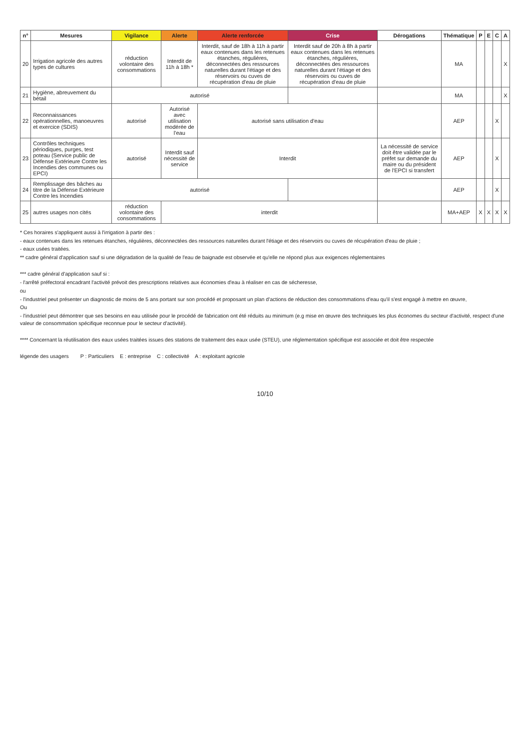| n° | Mesures | Vigilance | Alerte | Alerte renforcée | Crise | Dérogations | Thématique | P | E | C | A |
| --- | --- | --- | --- | --- | --- | --- | --- | --- | --- | --- | --- |
| 20 | Irrigation agricole des autres types de cultures | réduction volontaire des consommations | Interdit de 11h à 18h * | Interdit, sauf de 18h à 11h à partir eaux contenues dans les retenues étanches, régulières, déconnectées des ressources naturelles durant l'étiage et des réservoirs ou cuves de récupération d'eau de pluie | Interdit sauf de 20h à 8h à partir eaux contenues dans les retenues étanches, régulières, déconnectées des ressources naturelles durant l'étiage et des réservoirs ou cuves de récupération d'eau de pluie | | MA | | | | X |
| 21 | Hygiène, abreuvement du bétail | autorisé | | | | | MA | | | | X |
| 22 | Reconnaissances opérationnelles, manoeuvres et exercice (SDIS) | autorisé | Autorisé avec utilisation modérée de l'eau | autorisé sans utilisation d'eau | | | AEP | | | X | |
| 23 | Contrôles techniques périodiques, purges, test poteau (Service public de Défense Extérieure Contre les Incendies des communes ou EPCI) | autorisé | Interdit sauf nécessité de service | Interdit | | La nécessité de service doit être validée par le préfet sur demande du maire ou du président de l'EPCI si transfert | AEP | | | X | |
| 24 | Remplissage des bâches au titre de la Défense Extérieure Contre les Incendies | autorisé | | | | | AEP | | | X | |
| 25 | autres usages non cités | réduction volontaire des consommations | interdit | | | | MA+AEP | X | X | X | X |
* Ces horaires s'appliquent aussi à l'irrigation à partir des :
- eaux contenues dans les retenues étanches, régulières, déconnectées des ressources naturelles durant l'étiage et des réservoirs ou cuves de récupération d'eau de pluie ;
- eaux usées traitées.
** cadre général d'application sauf si une dégradation de la qualité de l'eau de baignade est observée et qu'elle ne répond plus aux exigences réglementaires
*** cadre général d'application sauf si :
- l'arrêté préfectoral encadrant l'activité prévoit des prescriptions relatives aux économies d'eau à réaliser en cas de sécheresse,
ou
- l'industriel peut présenter un diagnostic de moins de 5 ans portant sur son procédé et proposant un plan d'actions de réduction des consommations d'eau qu'il s'est engagé à mettre en œuvre,
Ou
- l'industriel peut démontrer que ses besoins en eau utilisée pour le procédé de fabrication ont été réduits au minimum (e.g mise en œuvre des techniques les plus économes du secteur d'activité, respect d'une valeur de consommation spécifique reconnue pour le secteur d'activité).
**** Concernant la réutilisation des eaux usées traitées issues des stations de traitement des eaux usée (STEU), une réglementation spécifique est associée et doit être respectée
légende des usagers P : Particuliers E : entreprise C : collectivité A : exploitant agricole
10/10